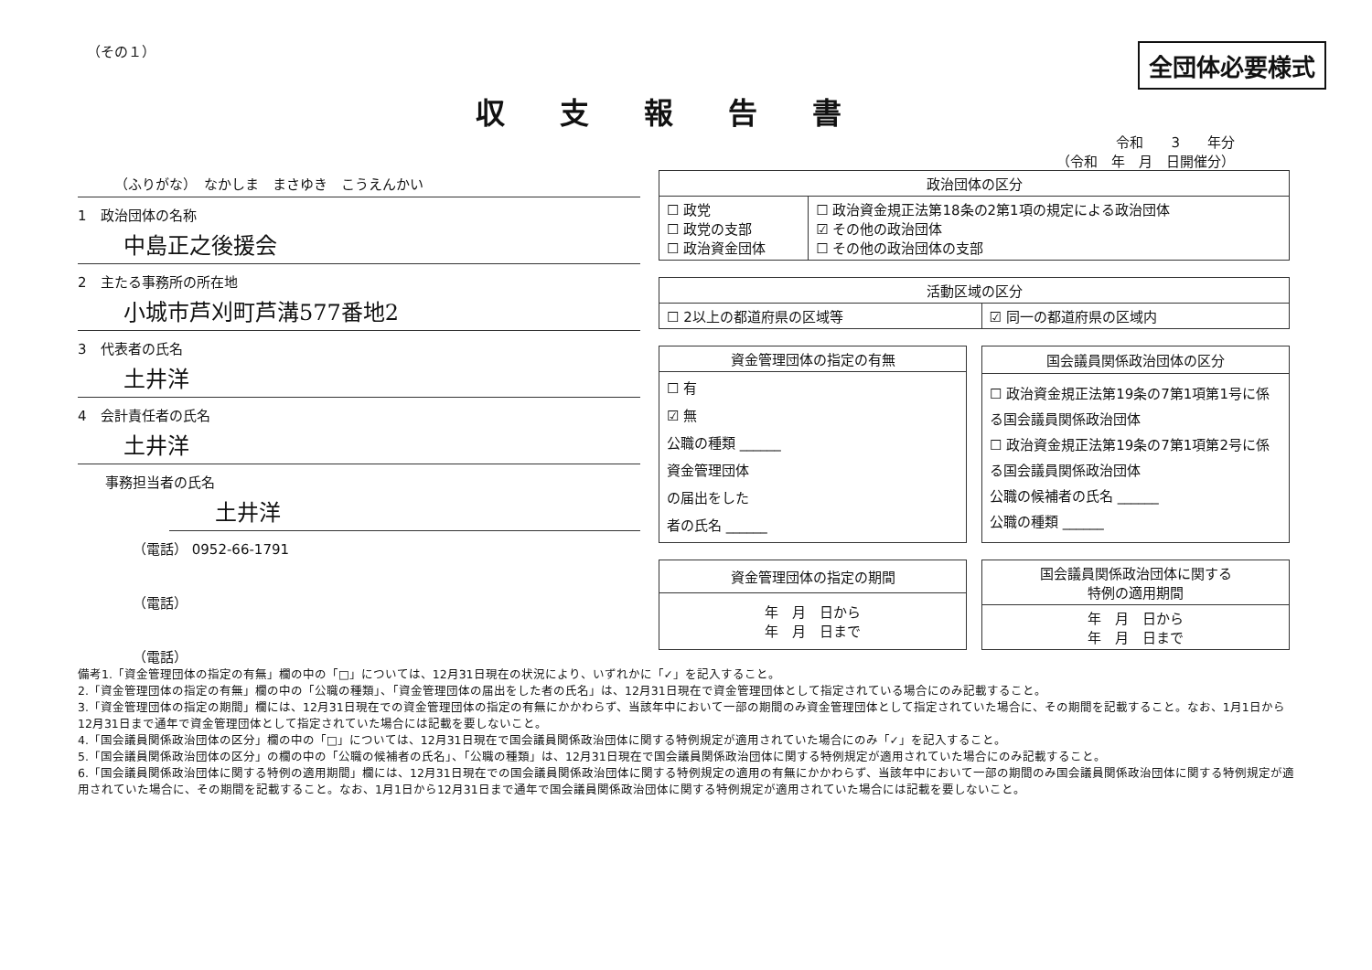（その１）
全団体必要様式
収支報告書
令和　　3　　年分
（令和　年　月　日開催分）
（ふりがな）　なかしま　まさゆき　こうえんかい
1　政治団体の名称
中島正之後援会
2　主たる事務所の所在地
小城市芦刈町芦溝577番地2
3　代表者の氏名
土井洋
4　会計責任者の氏名
土井洋
事務担当者の氏名
土井洋
（電話） 0952-66-1791
（電話）
（電話）
| 政治団体の区分 | |
| --- | --- |
| ☐ 政党 ☐ 政党の支部 ☐ 政治資金団体 | ☐ 政治資金規正法第18条の2第1項の規定による政治団体 ☑ その他の政治団体 ☐ その他の政治団体の支部 |
| 活動区域の区分 | |
| --- | --- |
| ☐ 2以上の都道府県の区域等 | ☑ 同一の都道府県の区域内 |
| 資金管理団体の指定の有無 |
| --- |
| ☐ 有 ☑ 無 公職の種類 ______ 資金管理団体 の届出をした 者の氏名 ______ |
| 国会議員関係政治団体の区分 |
| --- |
| ☐ 政治資金規正法第19条の7第1項第1号に係る国会議員関係政治団体 ☐ 政治資金規正法第19条の7第1項第2号に係る国会議員関係政治団体 公職の候補者の氏名 ______ 公職の種類 ______ |
| 資金管理団体の指定の期間 |
| --- |
| 年 月 日から 年 月 日まで |
| 国会議員関係政治団体に関する 特例の適用期間 |
| --- |
| 年 月 日から 年 月 日まで |
備考1.「資金管理団体の指定の有無」欄の中の「□」については、12月31日現在の状況により、いずれかに「✓」を記入すること。
2.「資金管理団体の指定の有無」欄の中の「公職の種類」、「資金管理団体の届出をした者の氏名」は、12月31日現在で資金管理団体として指定されている場合にのみ記載すること。
3.「資金管理団体の指定の期間」欄には、12月31日現在での資金管理団体の指定の有無にかかわらず、当該年中において一部の期間のみ資金管理団体として指定されていた場合に、その期間を記載すること。なお、1月1日から12月31日まで通年で資金管理団体として指定されていた場合には記載を要しないこと。
4.「国会議員関係政治団体の区分」欄の中の「□」については、12月31日現在で国会議員関係政治団体に関する特例規定が適用されていた場合にのみ「✓」を記入すること。
5.「国会議員関係政治団体の区分」の欄の中の「公職の候補者の氏名」、「公職の種類」は、12月31日現在で国会議員関係政治団体に関する特例規定が適用されていた場合にのみ記載すること。
6.「国会議員関係政治団体に関する特例の適用期間」欄には、12月31日現在での国会議員関係政治団体に関する特例規定の適用の有無にかかわらず、当該年中において一部の期間のみ国会議員関係政治団体に関する特例規定が適用されていた場合に、その期間を記載すること。なお、1月1日から12月31日まで通年で国会議員関係政治団体に関する特例規定が適用されていた場合には記載を要しないこと。